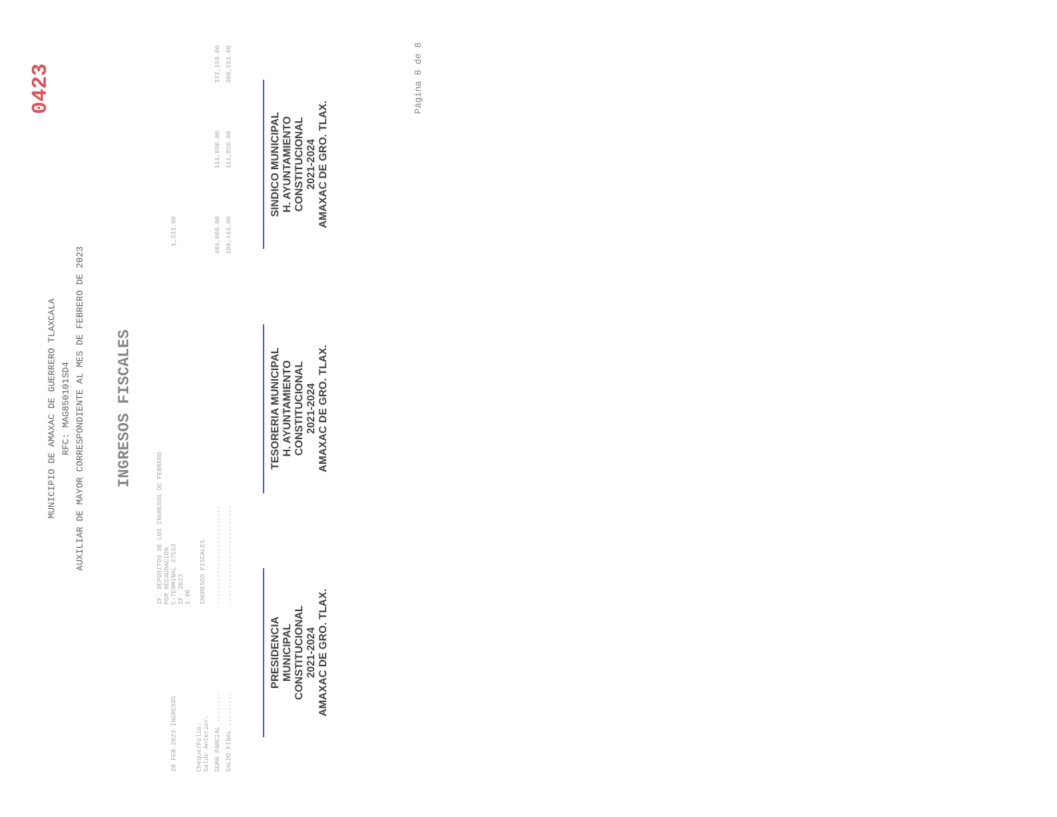0423
MUNICIPIO DE AMAXAC DE GUERRERO TLAXCALA
RFC: MAG850101SD4
AUXILIAR DE MAYOR CORRESPONDIENTE AL MES DE FEBRERO DE 2023
INGRESOS FISCALES
| 28 FEB 2023 INGRESOS | IF. DEPOSITOS DE LOS INGRESOS DE FEBRERO POR RECAUDACION C-TERMINAL 27553 IF. 2023 1.00 | 1,333.00 | | |
| Cheque/Folio: Saldo Anterior: | INGRESOS FISCALES | | | |
| SUMA PARCIAL ........ | .......................... | 484,009.00 | 111,850.00 | 372,159.00 |
| SALDO FINAL ......... | .......................... | 109,414.00 | 111,850.00 | 309,561.00 |
PRESIDENCIA
MUNICIPAL
CONSTITUCIONAL
2021-2024
AMAXAC DE GRO. TLAX.
TESORERIA MUNICIPAL
H. AYUNTAMIENTO
CONSTITUCIONAL
2021-2024
AMAXAC DE GRO. TLAX.
SINDICO MUNICIPAL
H. AYUNTAMIENTO
CONSTITUCIONAL
2021-2024
AMAXAC DE GRO. TLAX.
Página 8 de 8